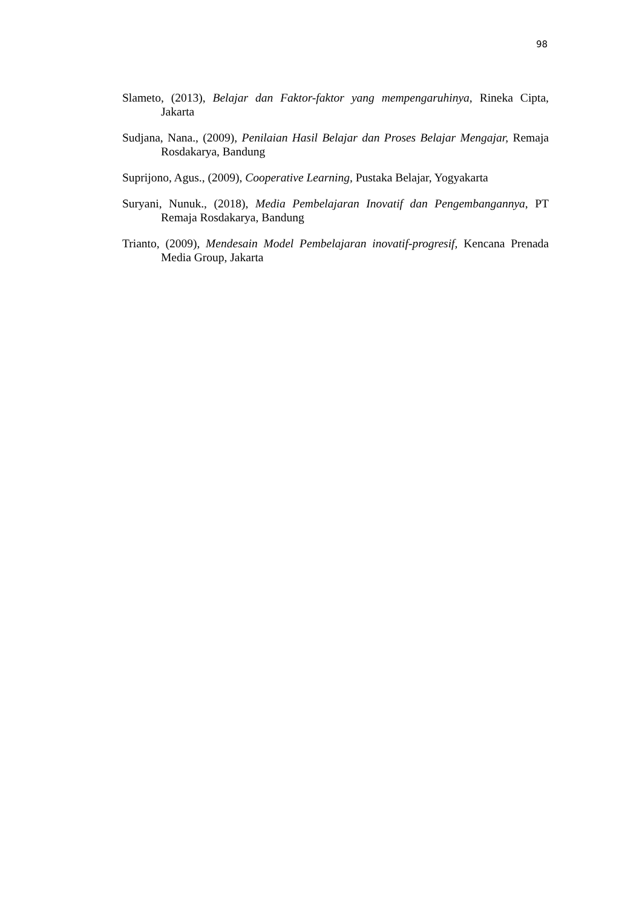98
Slameto, (2013), Belajar dan Faktor-faktor yang mempengaruhinya, Rineka Cipta, Jakarta
Sudjana, Nana., (2009), Penilaian Hasil Belajar dan Proses Belajar Mengajar, Remaja Rosdakarya, Bandung
Suprijono, Agus., (2009), Cooperative Learning, Pustaka Belajar, Yogyakarta
Suryani, Nunuk., (2018), Media Pembelajaran Inovatif dan Pengembangannya, PT Remaja Rosdakarya, Bandung
Trianto, (2009), Mendesain Model Pembelajaran inovatif-progresif, Kencana Prenada Media Group, Jakarta